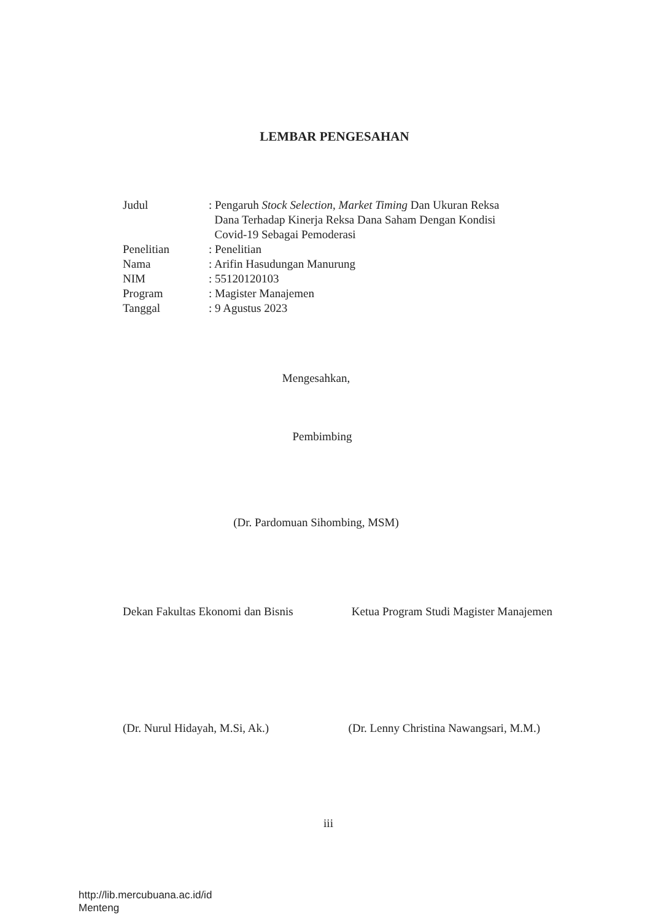LEMBAR PENGESAHAN
| Judul | : Pengaruh Stock Selection , Market Timing Dan Ukuran Reksa Dana Terhadap Kinerja Reksa Dana Saham Dengan Kondisi Covid-19 Sebagai Pemoderasi |
| Penelitian | : Penelitian |
| Nama | : Arifin Hasudungan Manurung |
| NIM | : 55120120103 |
| Program | : Magister Manajemen |
| Tanggal | : 9 Agustus 2023 |
Mengesahkan,
Pembimbing
(Dr. Pardomuan Sihombing, MSM)
Dekan Fakultas Ekonomi dan Bisnis Ketua Program Studi Magister Manajemen
(Dr. Nurul Hidayah, M.Si, Ak.) (Dr. Lenny Christina Nawangsari, M.M.)
iii
http://lib.mercubuana.ac.id/id
Menteng